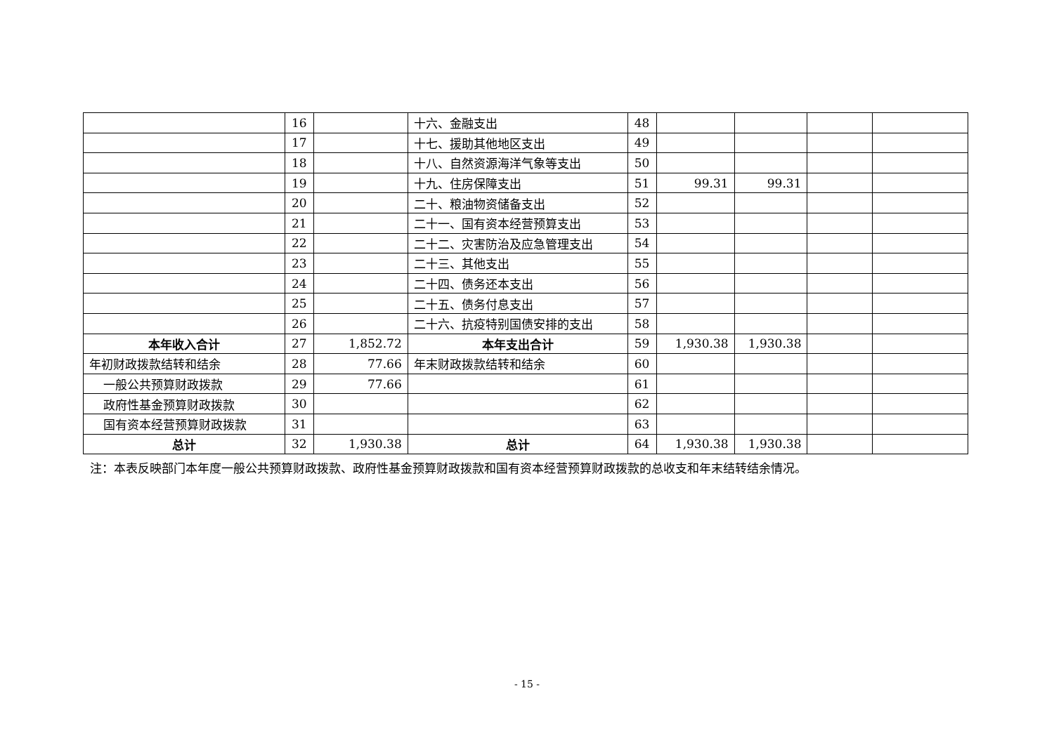| | 16 | | 十六、金融支出 | 48 | | | | |
| | 17 | | 十七、援助其他地区支出 | 49 | | | | |
| | 18 | | 十八、自然资源海洋气象等支出 | 50 | | | | |
| | 19 | | 十九、住房保障支出 | 51 | 99.31 | 99.31 | | |
| | 20 | | 二十、粮油物资储备支出 | 52 | | | | |
| | 21 | | 二十一、国有资本经营预算支出 | 53 | | | | |
| | 22 | | 二十二、灾害防治及应急管理支出 | 54 | | | | |
| | 23 | | 二十三、其他支出 | 55 | | | | |
| | 24 | | 二十四、债务还本支出 | 56 | | | | |
| | 25 | | 二十五、债务付息支出 | 57 | | | | |
| | 26 | | 二十六、抗疫特别国债安排的支出 | 58 | | | | |
| 本年收入合计 | 27 | 1,852.72 | 本年支出合计 | 59 | 1,930.38 | 1,930.38 | | |
| 年初财政拨款结转和结余 | 28 | 77.66 | 年末财政拨款结转和结余 | 60 | | | | |
| 一般公共预算财政拨款 | 29 | 77.66 | | 61 | | | | |
| 政府性基金预算财政拨款 | 30 | | | 62 | | | | |
| 国有资本经营预算财政拨款 | 31 | | | 63 | | | | |
| 总计 | 32 | 1,930.38 | 总计 | 64 | 1,930.38 | 1,930.38 | | |
注：本表反映部门本年度一般公共预算财政拨款、政府性基金预算财政拨款和国有资本经营预算财政拨款的总收支和年末结转结余情况。
- 15 -